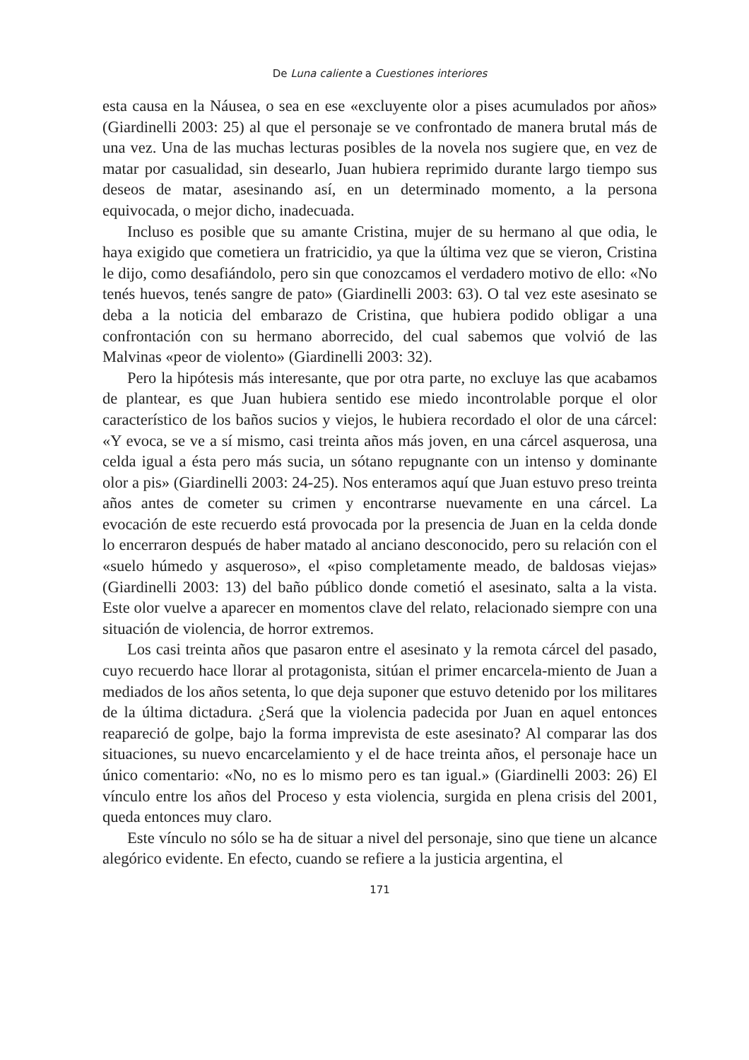De Luna caliente a Cuestiones interiores
esta causa en la Náusea, o sea en ese «excluyente olor a pises acumulados por años» (Giardinelli 2003: 25) al que el personaje se ve confrontado de manera brutal más de una vez. Una de las muchas lecturas posibles de la novela nos sugiere que, en vez de matar por casualidad, sin desearlo, Juan hubiera reprimido durante largo tiempo sus deseos de matar, asesinando así, en un determinado momento, a la persona equivocada, o mejor dicho, inadecuada.
Incluso es posible que su amante Cristina, mujer de su hermano al que odia, le haya exigido que cometiera un fratricidio, ya que la última vez que se vieron, Cristina le dijo, como desafiándolo, pero sin que conozcamos el verdadero motivo de ello: «No tenés huevos, tenés sangre de pato» (Giardinelli 2003: 63). O tal vez este asesinato se deba a la noticia del embarazo de Cristina, que hubiera podido obligar a una confrontación con su hermano aborrecido, del cual sabemos que volvió de las Malvinas «peor de violento» (Giardinelli 2003: 32).
Pero la hipótesis más interesante, que por otra parte, no excluye las que acabamos de plantear, es que Juan hubiera sentido ese miedo incontrolable porque el olor característico de los baños sucios y viejos, le hubiera recordado el olor de una cárcel: «Y evoca, se ve a sí mismo, casi treinta años más joven, en una cárcel asquerosa, una celda igual a ésta pero más sucia, un sótano repugnante con un intenso y dominante olor a pis» (Giardinelli 2003: 24-25). Nos enteramos aquí que Juan estuvo preso treinta años antes de cometer su crimen y encontrarse nuevamente en una cárcel. La evocación de este recuerdo está provocada por la presencia de Juan en la celda donde lo encerraron después de haber matado al anciano desconocido, pero su relación con el «suelo húmedo y asqueroso», el «piso completamente meado, de baldosas viejas» (Giardinelli 2003: 13) del baño público donde cometió el asesinato, salta a la vista. Este olor vuelve a aparecer en momentos clave del relato, relacionado siempre con una situación de violencia, de horror extremos.
Los casi treinta años que pasaron entre el asesinato y la remota cárcel del pasado, cuyo recuerdo hace llorar al protagonista, sitúan el primer encarcela-miento de Juan a mediados de los años setenta, lo que deja suponer que estuvo detenido por los militares de la última dictadura. ¿Será que la violencia padecida por Juan en aquel entonces reapareció de golpe, bajo la forma imprevista de este asesinato? Al comparar las dos situaciones, su nuevo encarcelamiento y el de hace treinta años, el personaje hace un único comentario: «No, no es lo mismo pero es tan igual.» (Giardinelli 2003: 26) El vínculo entre los años del Proceso y esta violencia, surgida en plena crisis del 2001, queda entonces muy claro.
Este vínculo no sólo se ha de situar a nivel del personaje, sino que tiene un alcance alegórico evidente. En efecto, cuando se refiere a la justicia argentina, el
171